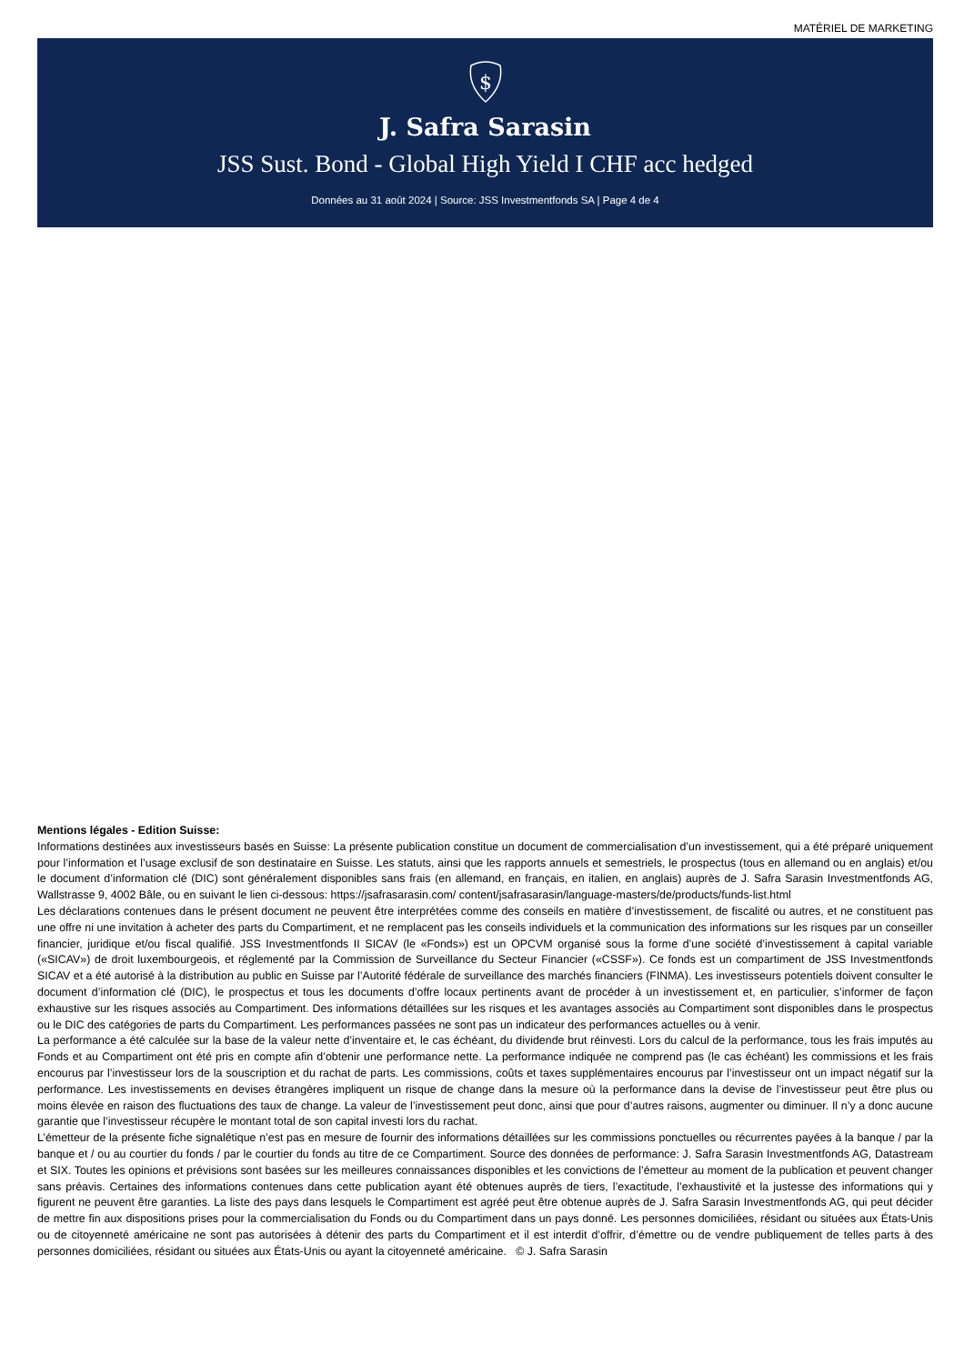MATÉRIEL DE MARKETING
$
J. Safra Sarasin
JSS Sust. Bond - Global High Yield I CHF acc hedged
Données au 31 août 2024 | Source: JSS Investmentfonds SA | Page 4 de 4
Mentions légales - Edition Suisse:
Informations destinées aux investisseurs basés en Suisse: La présente publication constitue un document de commercialisation d’un investissement, qui a été préparé uniquement pour l’information et l’usage exclusif de son destinataire en Suisse. Les statuts, ainsi que les rapports annuels et semestriels, le prospectus (tous en allemand ou en anglais) et/ou le document d’information clé (DIC) sont généralement disponibles sans frais (en allemand, en français, en italien, en anglais) auprès de J. Safra Sarasin Investmentfonds AG, Wallstrasse 9, 4002 Bâle, ou en suivant le lien ci-dessous: https://jsafrasarasin.com/ content/jsafrasarasin/language-masters/de/products/funds-list.html
Les déclarations contenues dans le présent document ne peuvent être interprétées comme des conseils en matière d’investissement, de fiscalité ou autres, et ne constituent pas une offre ni une invitation à acheter des parts du Compartiment, et ne remplacent pas les conseils individuels et la communication des informations sur les risques par un conseiller financier, juridique et/ou fiscal qualifié. JSS Investmentfonds II SICAV (le «Fonds») est un OPCVM organisé sous la forme d’une société d’investissement à capital variable («SICAV») de droit luxembourgeois, et réglementé par la Commission de Surveillance du Secteur Financier («CSSF»). Ce fonds est un compartiment de JSS Investmentfonds SICAV et a été autorisé à la distribution au public en Suisse par l’Autorité fédérale de surveillance des marchés financiers (FINMA). Les investisseurs potentiels doivent consulter le document d’information clé (DIC), le prospectus et tous les documents d’offre locaux pertinents avant de procéder à un investissement et, en particulier, s’informer de façon exhaustive sur les risques associés au Compartiment. Des informations détaillées sur les risques et les avantages associés au Compartiment sont disponibles dans le prospectus ou le DIC des catégories de parts du Compartiment. Les performances passées ne sont pas un indicateur des performances actuelles ou à venir.
La performance a été calculée sur la base de la valeur nette d’inventaire et, le cas échéant, du dividende brut réinvesti. Lors du calcul de la performance, tous les frais imputés au Fonds et au Compartiment ont été pris en compte afin d’obtenir une performance nette. La performance indiquée ne comprend pas (le cas échéant) les commissions et les frais encourus par l’investisseur lors de la souscription et du rachat de parts. Les commissions, coûts et taxes supplémentaires encourus par l’investisseur ont un impact négatif sur la performance. Les investissements en devises étrangères impliquent un risque de change dans la mesure où la performance dans la devise de l’investisseur peut être plus ou moins élevée en raison des fluctuations des taux de change. La valeur de l’investissement peut donc, ainsi que pour d’autres raisons, augmenter ou diminuer. Il n’y a donc aucune garantie que l’investisseur récupère le montant total de son capital investi lors du rachat.
L’émetteur de la présente fiche signalétique n’est pas en mesure de fournir des informations détaillées sur les commissions ponctuelles ou récurrentes payées à la banque / par la banque et / ou au courtier du fonds / par le courtier du fonds au titre de ce Compartiment. Source des données de performance: J. Safra Sarasin Investmentfonds AG, Datastream et SIX. Toutes les opinions et prévisions sont basées sur les meilleures connaissances disponibles et les convictions de l’émetteur au moment de la publication et peuvent changer sans préavis. Certaines des informations contenues dans cette publication ayant été obtenues auprès de tiers, l’exactitude, l’exhaustivité et la justesse des informations qui y figurent ne peuvent être garanties. La liste des pays dans lesquels le Compartiment est agréé peut être obtenue auprès de J. Safra Sarasin Investmentfonds AG, qui peut décider de mettre fin aux dispositions prises pour la commercialisation du Fonds ou du Compartiment dans un pays donné. Les personnes domiciliées, résidant ou situées aux États-Unis ou de citoyenneté américaine ne sont pas autorisées à détenir des parts du Compartiment et il est interdit d’offrir, d’émettre ou de vendre publiquement de telles parts à des personnes domiciliées, résidant ou situées aux États-Unis ou ayant la citoyenneté américaine. © J. Safra Sarasin